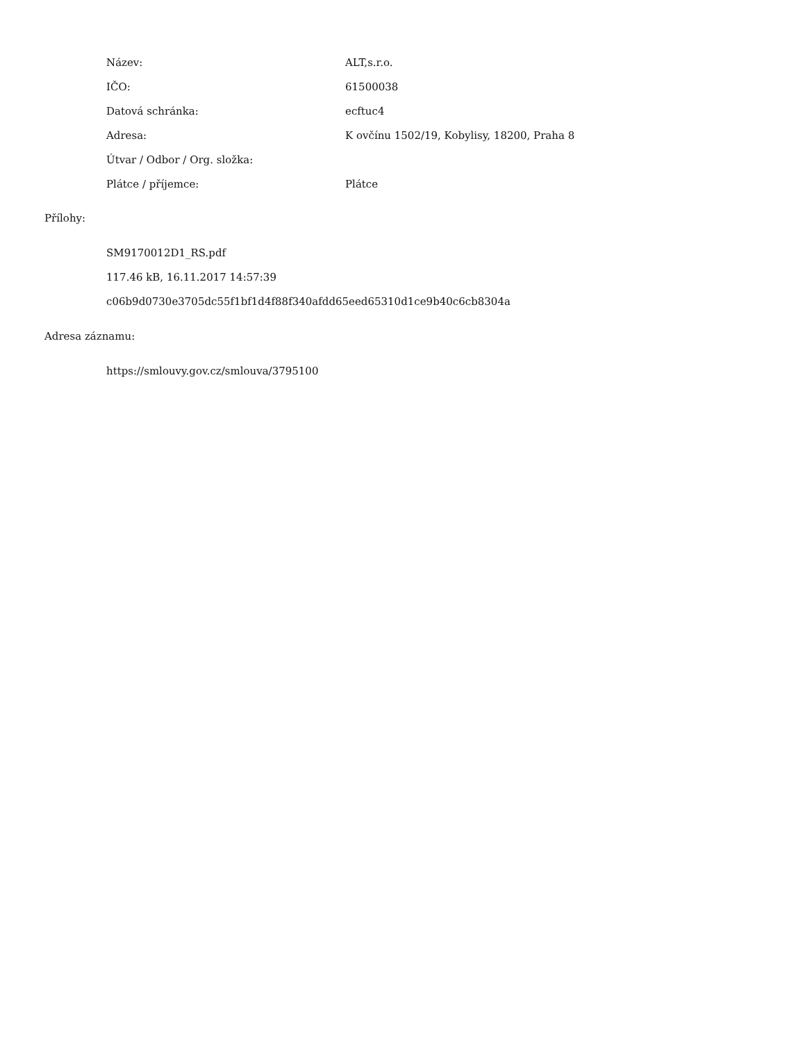| Název: | ALT,s.r.o. |
| IČO: | 61500038 |
| Datová schránka: | ecftuc4 |
| Adresa: | K ovčínu 1502/19, Kobylisy, 18200, Praha 8 |
| Útvar / Odbor / Org. složka: | |
| Plátce / příjemce: | Plátce |
Přílohy:
SM9170012D1_RS.pdf
117.46 kB, 16.11.2017 14:57:39
c06b9d0730e3705dc55f1bf1d4f88f340afdd65eed65310d1ce9b40c6cb8304a
Adresa záznamu:
https://smlouvy.gov.cz/smlouva/3795100